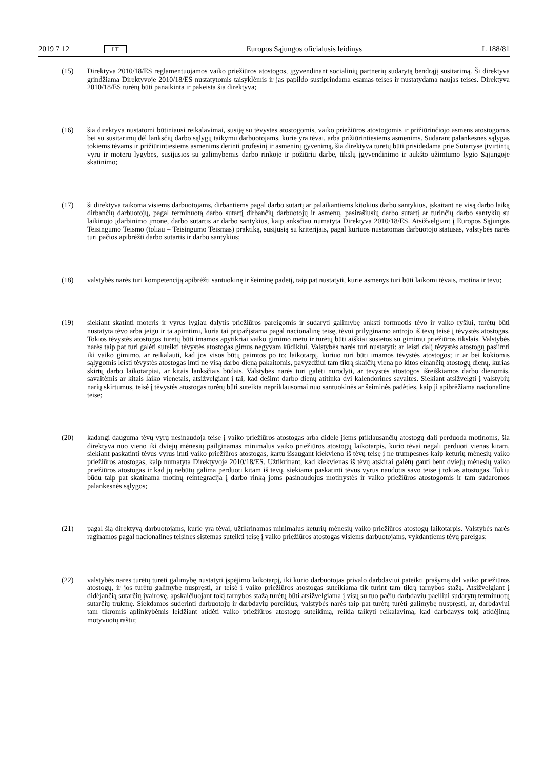2019 7 12 LT Europos Sąjungos oficialusis leidinys L 188/81
(15) Direktyva 2010/18/ES reglamentuojamos vaiko priežiūros atostogos, įgyvendinant socialinių partnerių sudarytą bendrąjį susitarimą. Ši direktyva grindžiama Direktyvoje 2010/18/ES nustatytomis taisyklėmis ir jas papildo sustiprindama esamas teises ir nustatydama naujas teises. Direktyva 2010/18/ES turėtų būti panaikinta ir pakeista šia direktyva;
(16) šia direktyva nustatomi būtiniausi reikalavimai, susiję su tėvystės atostogomis, vaiko priežiūros atostogomis ir prižiūrinčiojo asmens atostogomis bei su susitarimų dėl lanksčių darbo sąlygų taikymu darbuotojams, kurie yra tėvai, arba prižiūrintiesiems asmenims. Sudarant palankesnes sąlygas tokiems tėvams ir prižiūrintiesiems asmenims derinti profesinį ir asmeninį gyvenimą, šia direktyva turėtų būti prisidedama prie Sutartyse įtvirtintų vyrų ir moterų lygybės, susijusios su galimybėmis darbo rinkoje ir požiūriu darbe, tikslų įgyvendinimo ir aukšto užimtumo lygio Sąjungoje skatinimo;
(17) ši direktyva taikoma visiems darbuotojams, dirbantiems pagal darbo sutartį ar palaikantiems kitokius darbo santykius, įskaitant ne visą darbo laiką dirbančių darbuotojų, pagal terminuotą darbo sutartį dirbančių darbuotojų ir asmenų, pasirašiusių darbo sutartį ar turinčių darbo santykių su laikinojo įdarbinimo įmone, darbo sutartis ar darbo santykius, kaip anksčiau numatyta Direktyva 2010/18/ES. Atsižvelgiant į Europos Sąjungos Teisingumo Teismo (toliau – Teisingumo Teismas) praktiką, susijusią su kriterijais, pagal kuriuos nustatomas darbuotojo statusas, valstybės narės turi pačios apibrėžti darbo sutartis ir darbo santykius;
(18) valstybės narės turi kompetenciją apibrėžti santuokinę ir šeiminę padėtį, taip pat nustatyti, kurie asmenys turi būti laikomi tėvais, motina ir tėvu;
(19) siekiant skatinti moteris ir vyrus lygiau dalytis priežiūros pareigomis ir sudaryti galimybę anksti formuotis tėvo ir vaiko ryšiui, turėtų būti nustatyta tėvo arba jeigu ir ta apimtimi, kuria tai pripažįstama pagal nacionalinę teisę, tėvui prilyginamo antrojo iš tėvų teisė į tėvystės atostogas. Tokios tėvystės atostogos turėtų būti imamos apytikriai vaiko gimimo metu ir turėtų būti aiškiai susietos su gimimu priežiūros tikslais. Valstybės narės taip pat turi galėti suteikti tėvystės atostogas gimus negyvam kūdikiui. Valstybės narės turi nustatyti: ar leisti dalį tėvystės atostogų pasiimti iki vaiko gimimo, ar reikalauti, kad jos visos būtų paimtos po to; laikotarpį, kuriuo turi būti imamos tėvystės atostogos; ir ar bei kokiomis sąlygomis leisti tėvystės atostogas imti ne visą darbo dieną pakaitomis, pavyzdžiui tam tikrą skaičių viena po kitos einančių atostogų dienų, kurias skirtų darbo laikotarpiai, ar kitais lanksčiais būdais. Valstybės narės turi galėti nurodyti, ar tėvystės atostogos išreiškiamos darbo dienomis, savaitėmis ar kitais laiko vienetais, atsižvelgiant į tai, kad dešimt darbo dienų atitinka dvi kalendorines savaites. Siekiant atsižvelgti į valstybių narių skirtumus, teisė į tėvystės atostogas turėtų būti suteikta nepriklausomai nuo santuokinės ar šeiminės padėties, kaip ji apibrėžiama nacionaline teise;
(20) kadangi dauguma tėvų vyrų nesinaudoja teise į vaiko priežiūros atostogas arba didelę jiems priklausančių atostogų dalį perduoda motinoms, šia direktyva nuo vieno iki dviejų mėnesių pailginamas minimalus vaiko priežiūros atostogų laikotarpis, kurio tėvai negali perduoti vienas kitam, siekiant paskatinti tėvus vyrus imti vaiko priežiūros atostogas, kartu išsaugant kiekvieno iš tėvų teisę į ne trumpesnes kaip keturių mėnesių vaiko priežiūros atostogas, kaip numatyta Direktyvoje 2010/18/ES. Užtikrinant, kad kiekvienas iš tėvų atskirai galėtų gauti bent dviejų mėnesių vaiko priežiūros atostogas ir kad jų nebūtų galima perduoti kitam iš tėvų, siekiama paskatinti tėvus vyrus naudotis savo teise į tokias atostogas. Tokiu būdu taip pat skatinama motinų reintegracija į darbo rinką joms pasinaudojus motinystės ir vaiko priežiūros atostogomis ir tam sudaromos palankesnės sąlygos;
(21) pagal šią direktyvą darbuotojams, kurie yra tėvai, užtikrinamas minimalus keturių mėnesių vaiko priežiūros atostogų laikotarpis. Valstybės narės raginamos pagal nacionalines teisines sistemas suteikti teisę į vaiko priežiūros atostogas visiems darbuotojams, vykdantiems tėvų pareigas;
(22) valstybės narės turėtų turėti galimybę nustatyti įspėjimo laikotarpį, iki kurio darbuotojas privalo darbdaviui pateikti prašymą dėl vaiko priežiūros atostogų, ir jos turėtų galimybę nuspręsti, ar teisė į vaiko priežiūros atostogas suteikiama tik turint tam tikrą tarnybos stažą. Atsižvelgiant į didėjančią sutarčių įvairovę, apskaičiuojant tokį tarnybos stažą turėtų būti atsižvelgiama į visų su tuo pačiu darbdaviu paeiliui sudarytų terminuotų sutarčių trukmę. Siekdamos suderinti darbuotojų ir darbdavių poreikius, valstybės narės taip pat turėtų turėti galimybę nuspręsti, ar, darbdaviui tam tikromis aplinkybėmis leidžiant atidėti vaiko priežiūros atostogų suteikimą, reikia taikyti reikalavimą, kad darbdavys tokį atidėjimą motyvuotų raštu;